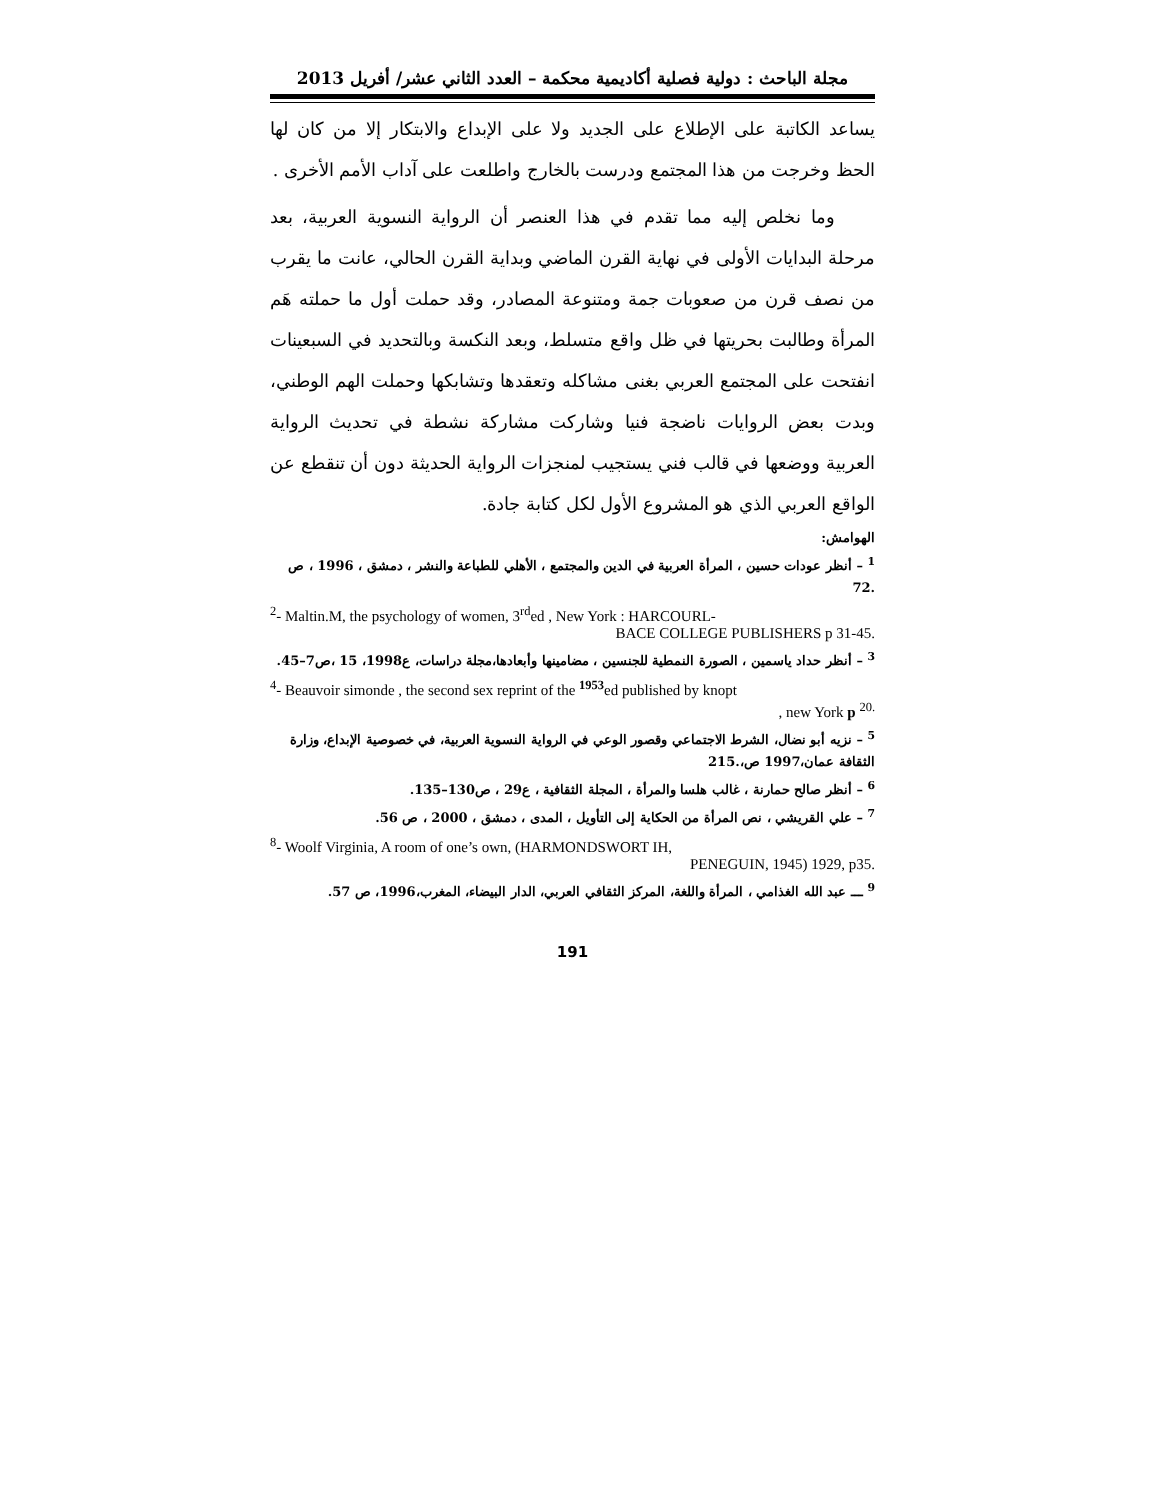مجلة الباحث : دولية فصلية أكاديمية محكمة – العدد الثاني عشر/ أفريل 2013
يساعد الكاتبة على الإطلاع على الجديد ولا على الإبداع والابتكار إلا من كان لها الحظ وخرجت من هذا المجتمع ودرست بالخارج واطلعت على آداب الأمم الأخرى .
وما نخلص إليه مما تقدم في هذا العنصر أن الرواية النسوية العربية، بعد مرحلة البدايات الأولى في نهاية القرن الماضي وبداية القرن الحالي، عانت ما يقرب من نصف قرن من صعوبات جمة ومتنوعة المصادر، وقد حملت أول ما حملته هَم المرأة وطالبت بحريتها في ظل واقع متسلط، وبعد النكسة وبالتحديد في السبعينات انفتحت على المجتمع العربي بغنى مشاكله وتعقدها وتشابكها وحملت الهم الوطني، وبدت بعض الروايات ناضجة فنيا وشاركت مشاركة نشطة في تحديث الرواية العربية ووضعها في قالب فني يستجيب لمنجزات الرواية الحديثة دون أن تنقطع عن الواقع العربي الذي هو المشروع الأول لكل كتابة جادة.
الهوامش:
<sup>1</sup> – أنظر عودات حسين ، المرأة العربية في الدين والمجتمع ، الأهلي للطباعة والنشر ، دمشق ، 1996 ، ص .72
<sup>2</sup>- Maltin.M, the psychology of women, 3<sup>rd</sup>ed , New York : HARCOURL-
BACE COLLEGE PUBLISHERS p 31-45.
<sup>3</sup> – أنظر حداد ياسمين ، الصورة النمطية للجنسين ، مضامينها وأبعادها،مجلة دراسات، ع1998، 15 ،ص7–45.
<sup>4</sup>- Beauvoir simonde , the second sex reprint of the <sup>1953</sup>ed published by knopt
, new York p <sup>20.</sup>
<sup>5</sup> – نزيه أبو نضال، الشرط الاجتماعي وقصور الوعي في الرواية النسوية العربية، في خصوصية الإبداع، وزارة الثقافة عمان،1997 ص،.215
<sup>6</sup> – أنظر صالح حمارنة ، غالب هلسا والمرأة ، المجلة الثقافية ، ع29 ، ص130–135.
<sup>7</sup> – علي القريشي ، نص المرأة من الحكاية إلى التأويل ، المدى ، دمشق ، 2000 ، ص 56.
<sup>8</sup>- Woolf Virginia, A room of one’s own, (HARMONDSWORT IH,
PENEGUIN, 1945) 1929, p35.
<sup>9</sup> ـــ عبد الله الغذامي ، المرأة واللغة، المركز الثقافي العربي، الدار البيضاء، المغرب،1996، ص 57.
191